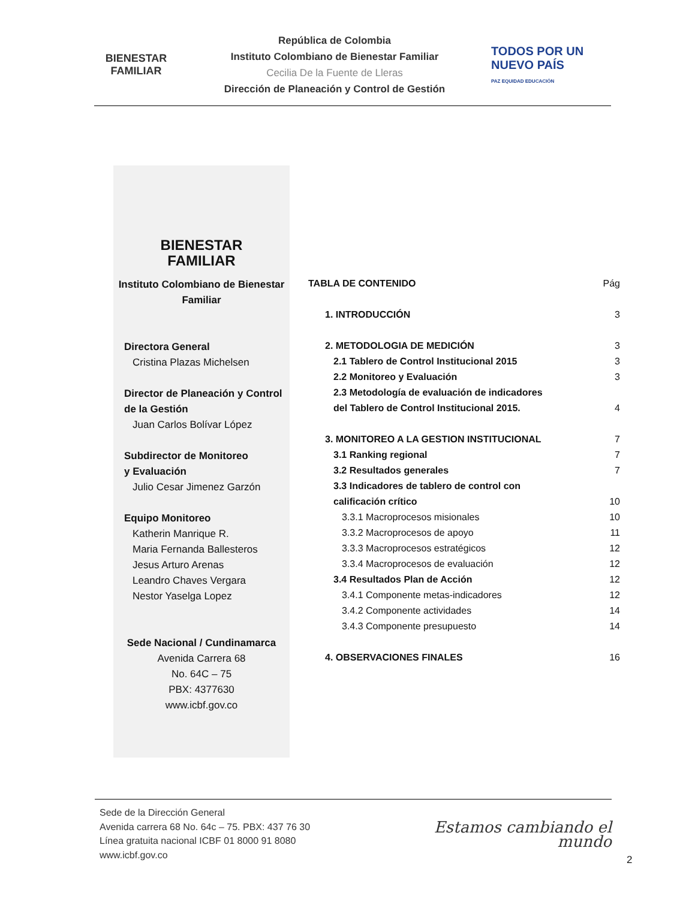BIENESTAR
FAMILIAR
República de Colombia
Instituto Colombiano de Bienestar Familiar
Cecilia De la Fuente de Lleras
Dirección de Planeación y Control de Gestión
TODOS POR UN
NUEVO PAÍS
PAZ EQUIDAD EDUCACIÓN
BIENESTAR
FAMILIAR
Instituto Colombiano de Bienestar Familiar
Directora General
Cristina Plazas Michelsen
Director de Planeación y Control de la Gestión
Juan Carlos Bolívar López
Subdirector de Monitoreo
y Evaluación
Julio Cesar Jimenez Garzón
Equipo Monitoreo
Katherin Manrique R.
Maria Fernanda Ballesteros
Jesus Arturo Arenas
Leandro Chaves Vergara
Nestor Yaselga Lopez
Sede Nacional / Cundinamarca
Avenida Carrera 68
No. 64C – 75
PBX: 4377630
www.icbf.gov.co
TABLA DE CONTENIDO Pág
1. INTRODUCCIÓN 3
2. METODOLOGIA DE MEDICIÓN 3
2.1 Tablero de Control Institucional 2015 3
2.2 Monitoreo y Evaluación 3
2.3 Metodología de evaluación de indicadores
del Tablero de Control Institucional 2015. 4
3. MONITOREO A LA GESTION INSTITUCIONAL 7
3.1 Ranking regional 7
3.2 Resultados generales 7
3.3 Indicadores de tablero de control con
calificación crítico 10
3.3.1 Macroprocesos misionales 10
3.3.2 Macroprocesos de apoyo 11
3.3.3 Macroprocesos estratégicos 12
3.3.4 Macroprocesos de evaluación 12
3.4 Resultados Plan de Acción 12
3.4.1 Componente metas-indicadores 12
3.4.2 Componente actividades 14
3.4.3 Componente presupuesto 14
4. OBSERVACIONES FINALES 16
Sede de la Dirección General
Avenida carrera 68 No. 64c – 75. PBX: 437 76 30
Línea gratuita nacional ICBF 01 8000 91 8080
www.icbf.gov.co
Estamos cambiando el mundo
2